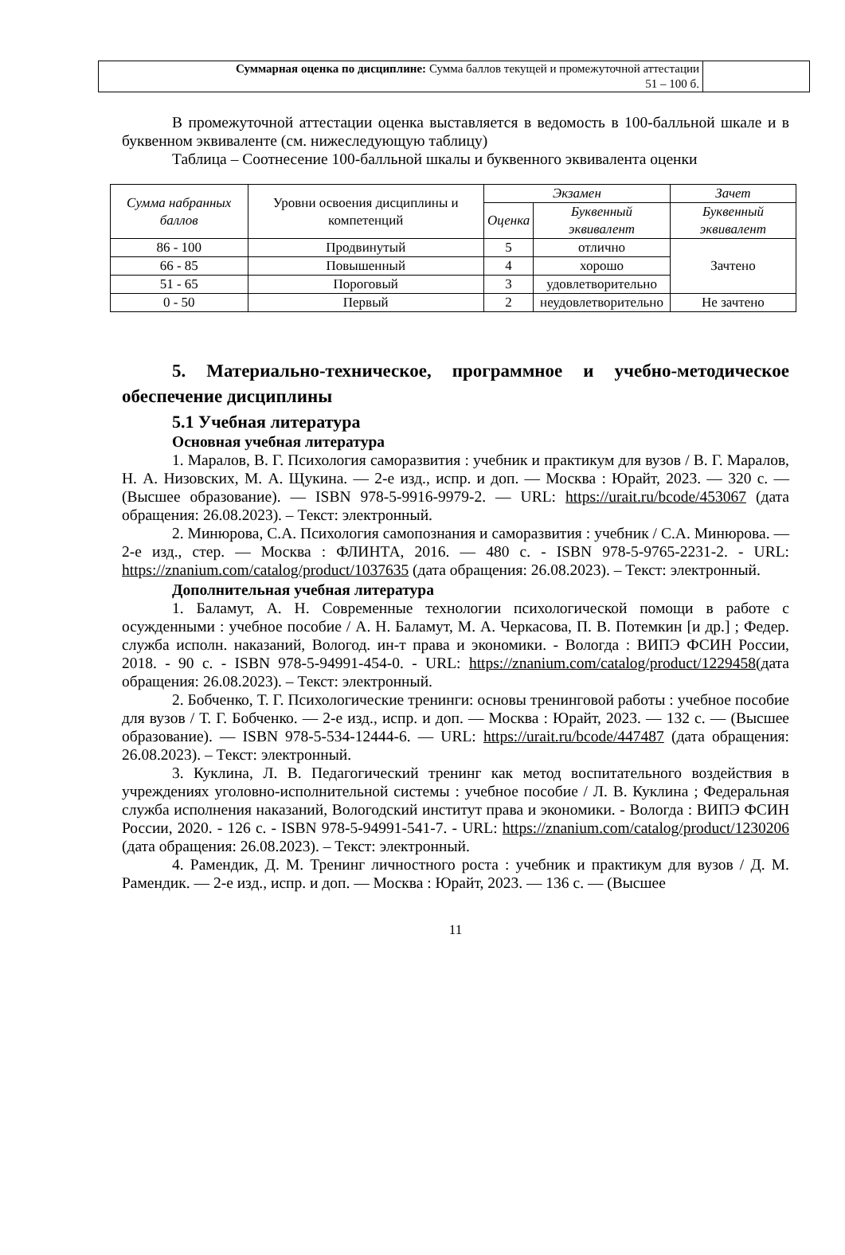| Суммарная оценка по дисциплине: Сумма баллов текущей и промежуточной аттестации 51 – 100 б. | |
В промежуточной аттестации оценка выставляется в ведомость в 100-балльной шкале и в буквенном эквиваленте (см. нижеследующую таблицу)
Таблица – Соотнесение 100-балльной шкалы и буквенного эквивалента оценки
| Сумма набранных баллов | Уровни освоения дисциплины и компетенций | Экзамен | | Зачет |
| | | Оценка | Буквенный эквивалент | Буквенный эквивалент |
| 86 - 100 | Продвинутый | 5 | отлично | Зачтено |
| 66 - 85 | Повышенный | 4 | хорошо | |
| 51 - 65 | Пороговый | 3 | удовлетворительно | |
| 0 - 50 | Первый | 2 | неудовлетворительно | Не зачтено |
5. Материально-техническое, программное и учебно-методическое обеспечение дисциплины
5.1 Учебная литература
Основная учебная литература
1. Маралов, В. Г. Психология саморазвития : учебник и практикум для вузов / В. Г. Маралов, Н. А. Низовских, М. А. Щукина. — 2-е изд., испр. и доп. — Москва : Юрайт, 2023. — 320 с. — (Высшее образование). — ISBN 978-5-9916-9979-2. — URL: https://urait.ru/bcode/453067 (дата обращения: 26.08.2023). – Текст: электронный.
2. Минюрова, С.А. Психология самопознания и саморазвития : учебник / С.А. Минюрова. — 2-е изд., стер. — Москва : ФЛИНТА, 2016. — 480 с. - ISBN 978-5-9765-2231-2. - URL: https://znanium.com/catalog/product/1037635 (дата обращения: 26.08.2023). – Текст: электронный.
Дополнительная учебная литература
1. Баламут, А. Н. Современные технологии психологической помощи в работе с осужденными : учебное пособие / А. Н. Баламут, М. А. Черкасова, П. В. Потемкин [и др.] ; Федер. служба исполн. наказаний, Вологод. ин-т права и экономики. - Вологда : ВИПЭ ФСИН России, 2018. - 90 с. - ISBN 978-5-94991-454-0. - URL: https://znanium.com/catalog/product/1229458(дата обращения: 26.08.2023). – Текст: электронный.
2. Бобченко, Т. Г. Психологические тренинги: основы тренинговой работы : учебное пособие для вузов / Т. Г. Бобченко. — 2-е изд., испр. и доп. — Москва : Юрайт, 2023. — 132 с. — (Высшее образование). — ISBN 978-5-534-12444-6. — URL: https://urait.ru/bcode/447487 (дата обращения: 26.08.2023). – Текст: электронный.
3. Куклина, Л. В. Педагогический тренинг как метод воспитательного воздействия в учреждениях уголовно-исполнительной системы : учебное пособие / Л. В. Куклина ; Федеральная служба исполнения наказаний, Вологодский институт права и экономики. - Вологда : ВИПЭ ФСИН России, 2020. - 126 с. - ISBN 978-5-94991-541-7. - URL: https://znanium.com/catalog/product/1230206 (дата обращения: 26.08.2023). – Текст: электронный.
4. Рамендик, Д. М. Тренинг личностного роста : учебник и практикум для вузов / Д. М. Рамендик. — 2-е изд., испр. и доп. — Москва : Юрайт, 2023. — 136 с. — (Высшее
11